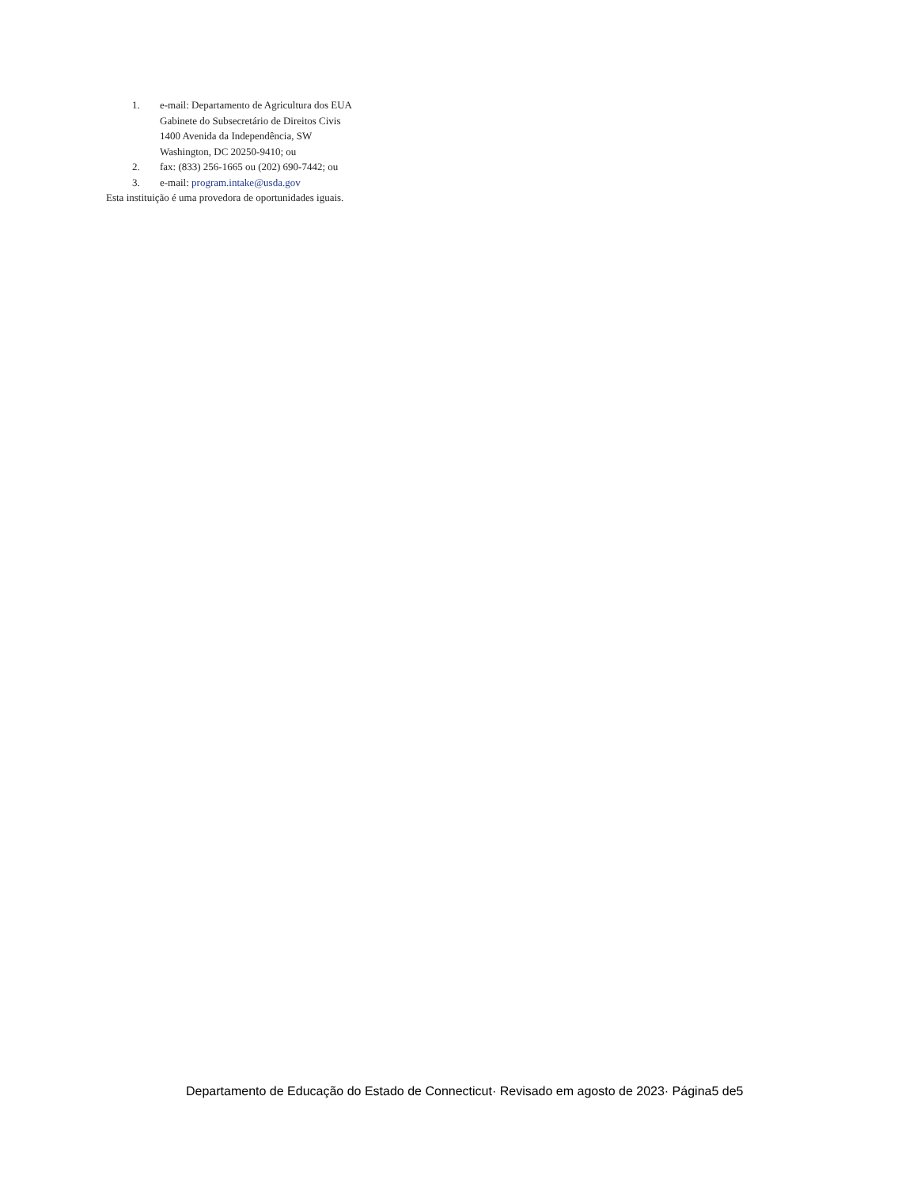1. e-mail: Departamento de Agricultura dos EUA
Gabinete do Subsecretário de Direitos Civis
1400 Avenida da Independência, SW
Washington, DC 20250-9410; ou
2. fax: (833) 256-1665 ou (202) 690-7442; ou
3. e-mail: program.intake@usda.gov
Esta instituição é uma provedora de oportunidades iguais.
Departamento de Educação do Estado de Connecticut· Revisado em agosto de 2023· Página5 de5